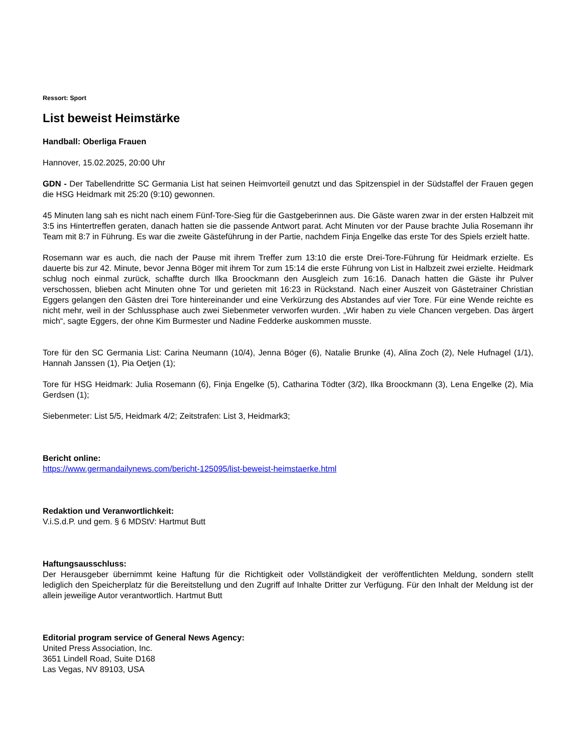Ressort: Sport
List beweist Heimstärke
Handball: Oberliga Frauen
Hannover, 15.02.2025, 20:00 Uhr
GDN - Der Tabellendritte SC Germania List hat seinen Heimvorteil genutzt und das Spitzenspiel in der Südstaffel der Frauen gegen die HSG Heidmark mit 25:20 (9:10) gewonnen.
45 Minuten lang sah es nicht nach einem Fünf-Tore-Sieg für die Gastgeberinnen aus. Die Gäste waren zwar in der ersten Halbzeit mit 3:5 ins Hintertreffen geraten, danach hatten sie die passende Antwort parat. Acht Minuten vor der Pause brachte Julia Rosemann ihr Team mit 8:7 in Führung. Es war die zweite Gästeführung in der Partie, nachdem Finja Engelke das erste Tor des Spiels erzielt hatte.
Rosemann war es auch, die nach der Pause mit ihrem Treffer zum 13:10 die erste Drei-Tore-Führung für Heidmark erzielte. Es dauerte bis zur 42. Minute, bevor Jenna Böger mit ihrem Tor zum 15:14 die erste Führung von List in Halbzeit zwei erzielte. Heidmark schlug noch einmal zurück, schaffte durch Ilka Broockmann den Ausgleich zum 16:16. Danach hatten die Gäste ihr Pulver verschossen, blieben acht Minuten ohne Tor und gerieten mit 16:23 in Rückstand. Nach einer Auszeit von Gästetrainer Christian Eggers gelangen den Gästen drei Tore hintereinander und eine Verkürzung des Abstandes auf vier Tore. Für eine Wende reichte es nicht mehr, weil in der Schlussphase auch zwei Siebenmeter verworfen wurden. „Wir haben zu viele Chancen vergeben. Das ärgert mich“, sagte Eggers, der ohne Kim Burmester und Nadine Fedderke auskommen musste.
Tore für den SC Germania List: Carina Neumann (10/4), Jenna Böger (6), Natalie Brunke (4), Alina Zoch (2), Nele Hufnagel (1/1), Hannah Janssen (1), Pia Oetjen (1);
Tore für HSG Heidmark: Julia Rosemann (6), Finja Engelke (5), Catharina Tödter (3/2), Ilka Broockmann (3), Lena Engelke (2), Mia Gerdsen (1);
Siebenmeter: List 5/5, Heidmark 4/2; Zeitstrafen: List 3, Heidmark3;
Bericht online:
https://www.germandailynews.com/bericht-125095/list-beweist-heimstaerke.html
Redaktion und Veranwortlichkeit:
V.i.S.d.P. und gem. § 6 MDStV: Hartmut Butt
Haftungsausschluss:
Der Herausgeber übernimmt keine Haftung für die Richtigkeit oder Vollständigkeit der veröffentlichten Meldung, sondern stellt lediglich den Speicherplatz für die Bereitstellung und den Zugriff auf Inhalte Dritter zur Verfügung. Für den Inhalt der Meldung ist der allein jeweilige Autor verantwortlich. Hartmut Butt
Editorial program service of General News Agency:
United Press Association, Inc.
3651 Lindell Road, Suite D168
Las Vegas, NV 89103, USA